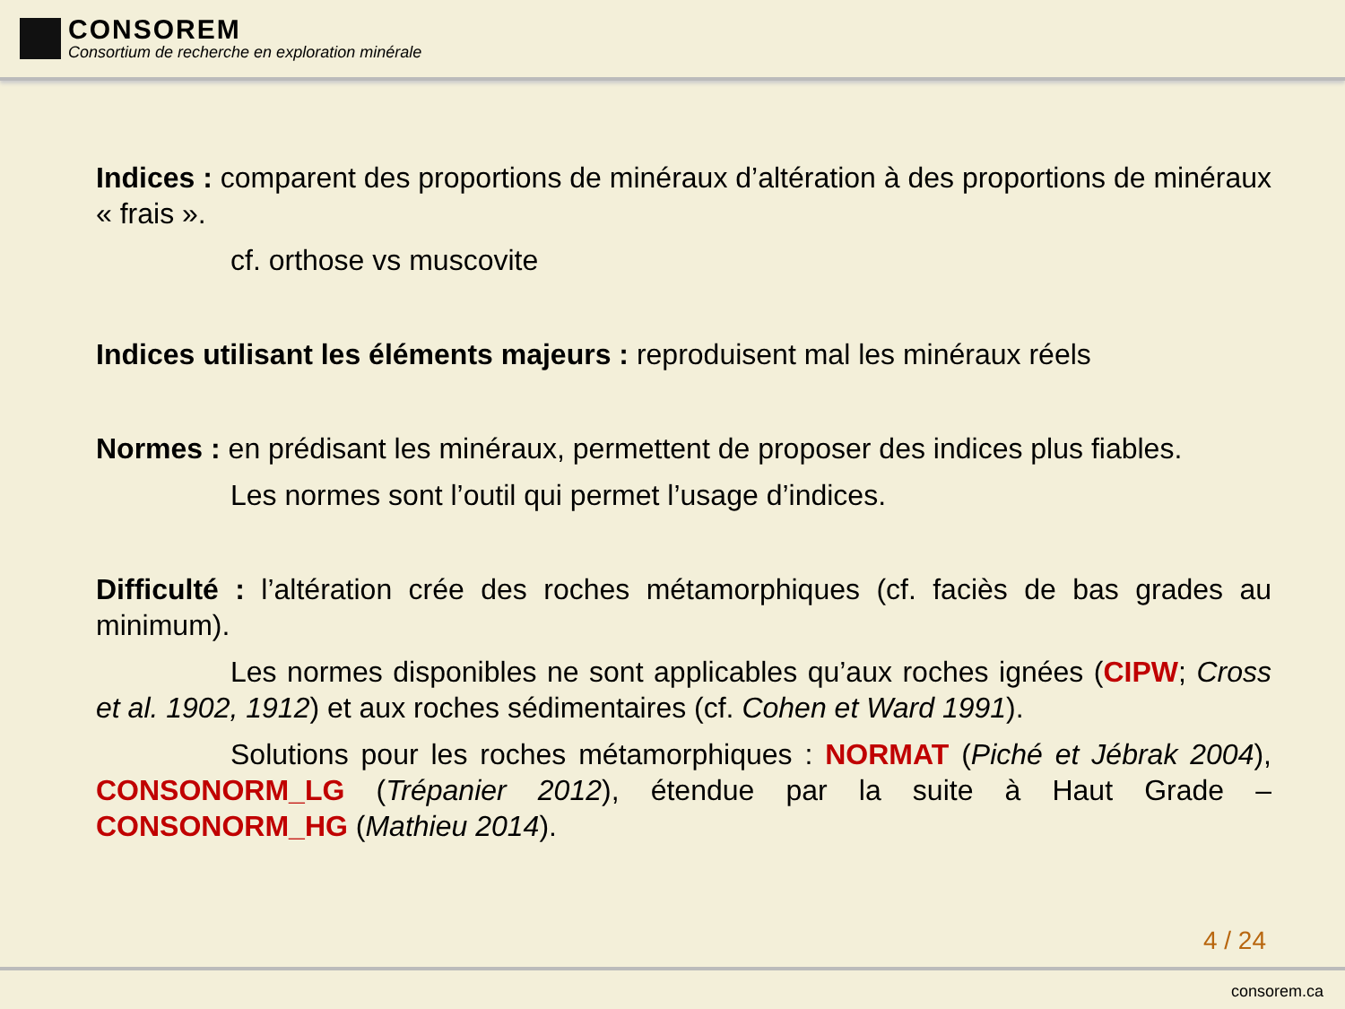CONSOREM
Consortium de recherche en exploration minérale
Indices : comparent des proportions de minéraux d’altération à des proportions de minéraux « frais ».
cf. orthose vs muscovite
Indices utilisant les éléments majeurs : reproduisent mal les minéraux réels
Normes : en prédisant les minéraux, permettent de proposer des indices plus fiables.
Les normes sont l’outil qui permet l’usage d’indices.
Difficulté : l’altération crée des roches métamorphiques (cf. faciès de bas grades au minimum).
Les normes disponibles ne sont applicables qu’aux roches ignées (CIPW; Cross et al. 1902, 1912) et aux roches sédimentaires (cf. Cohen et Ward 1991).
Solutions pour les roches métamorphiques : NORMAT (Piché et Jébrak 2004), CONSONORM_LG (Trépanier 2012), étendue par la suite à Haut Grade – CONSONORM_HG (Mathieu 2014).
4 / 24
consorem.ca